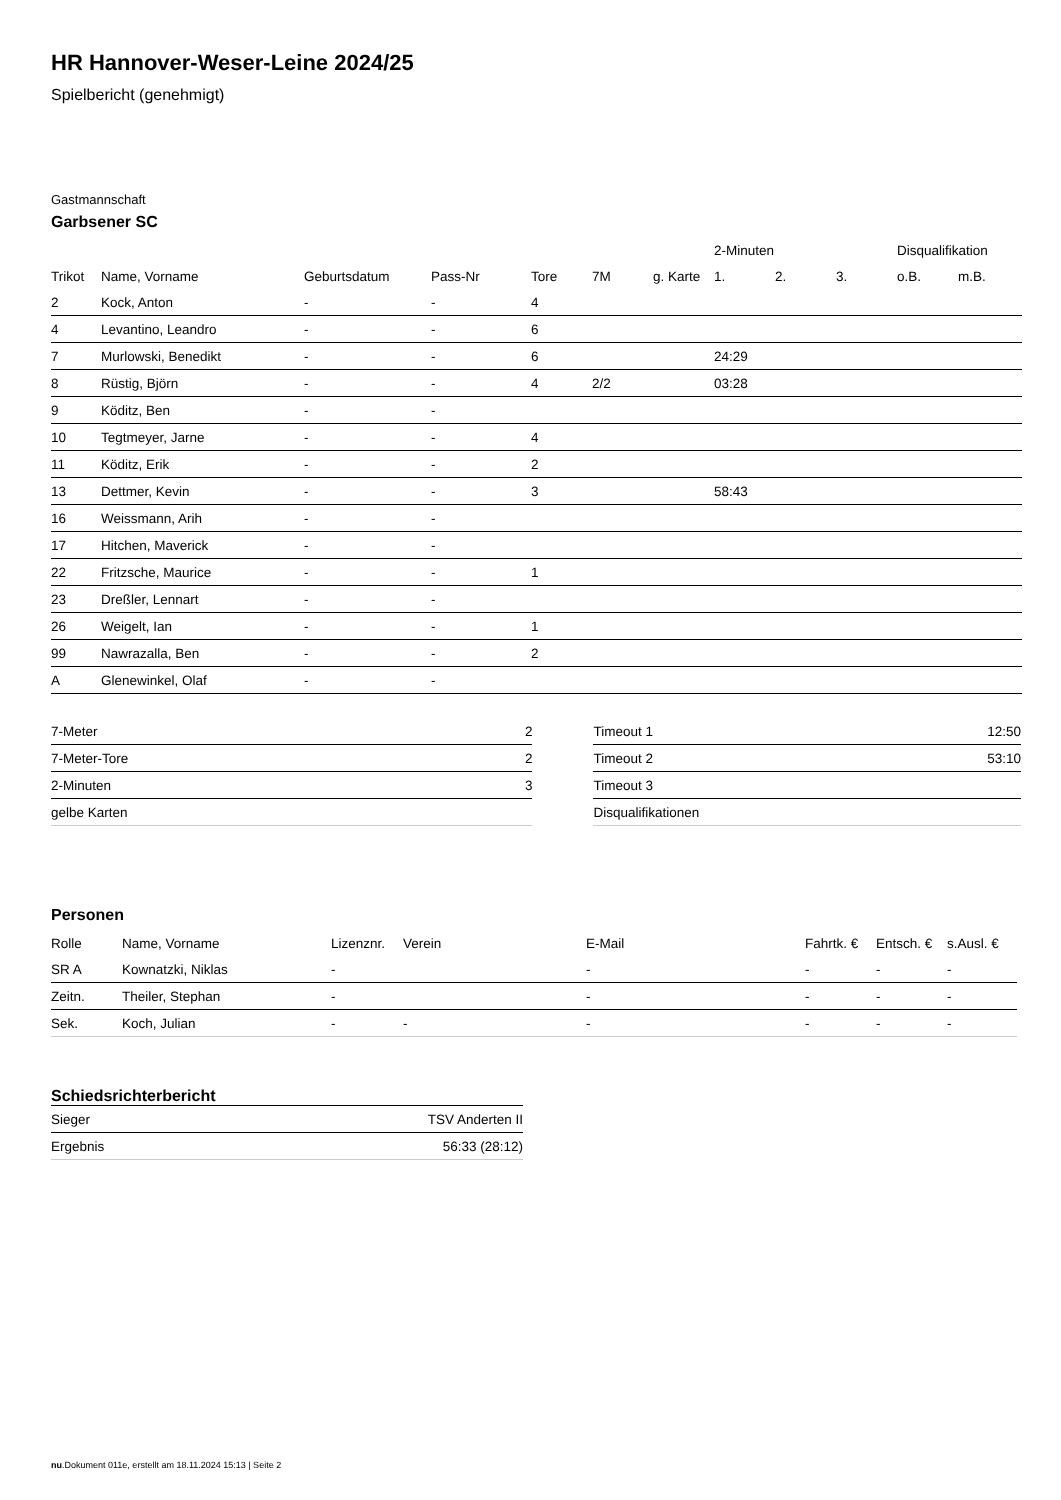HR Hannover-Weser-Leine 2024/25
Spielbericht (genehmigt)
Gastmannschaft
Garbsener SC
| | | | | | | | 2-Minuten | | | Disqualifikation | |
| --- | --- | --- | --- | --- | --- | --- | --- | --- | --- | --- | --- |
| Trikot | Name, Vorname | Geburtsdatum | Pass-Nr | Tore | 7M | g. Karte | 1. | 2. | 3. | o.B. | m.B. |
| 2 | Kock, Anton | - | - | 4 | | | | | | | |
| 4 | Levantino, Leandro | - | - | 6 | | | | | | | |
| 7 | Murlowski, Benedikt | - | - | 6 | | | 24:29 | | | | |
| 8 | Rüstig, Björn | - | - | 4 | 2/2 | | 03:28 | | | | |
| 9 | Köditz, Ben | - | - | | | | | | | | |
| 10 | Tegtmeyer, Jarne | - | - | 4 | | | | | | | |
| 11 | Köditz, Erik | - | - | 2 | | | | | | | |
| 13 | Dettmer, Kevin | - | - | 3 | | | 58:43 | | | | |
| 16 | Weissmann, Arih | - | - | | | | | | | | |
| 17 | Hitchen, Maverick | - | - | | | | | | | | |
| 22 | Fritzsche, Maurice | - | - | 1 | | | | | | | |
| 23 | Dreßler, Lennart | - | - | | | | | | | | |
| 26 | Weigelt, Ian | - | - | 1 | | | | | | | |
| 99 | Nawrazalla, Ben | - | - | 2 | | | | | | | |
| A | Glenewinkel, Olaf | - | - | | | | | | | | |
| 7-Meter | 2 |
| 7-Meter-Tore | 2 |
| 2-Minuten | 3 |
| gelbe Karten | |
| Timeout 1 | 12:50 |
| Timeout 2 | 53:10 |
| Timeout 3 | |
| Disqualifikationen | |
Personen
| Rolle | Name, Vorname | Lizenznr. | Verein | E-Mail | Fahrtk. € | Entsch. € | s.Ausl. € |
| --- | --- | --- | --- | --- | --- | --- | --- |
| SR A | Kownatzki, Niklas | - | | - | - | - | - |
| Zeitn. | Theiler, Stephan | - | | - | - | - | - |
| Sek. | Koch, Julian | - | - | - | - | - | - |
Schiedsrichterbericht
| Sieger | TSV Anderten II |
| Ergebnis | 56:33 (28:12) |
nu.Dokument 011e, erstellt am 18.11.2024 15:13 | Seite 2